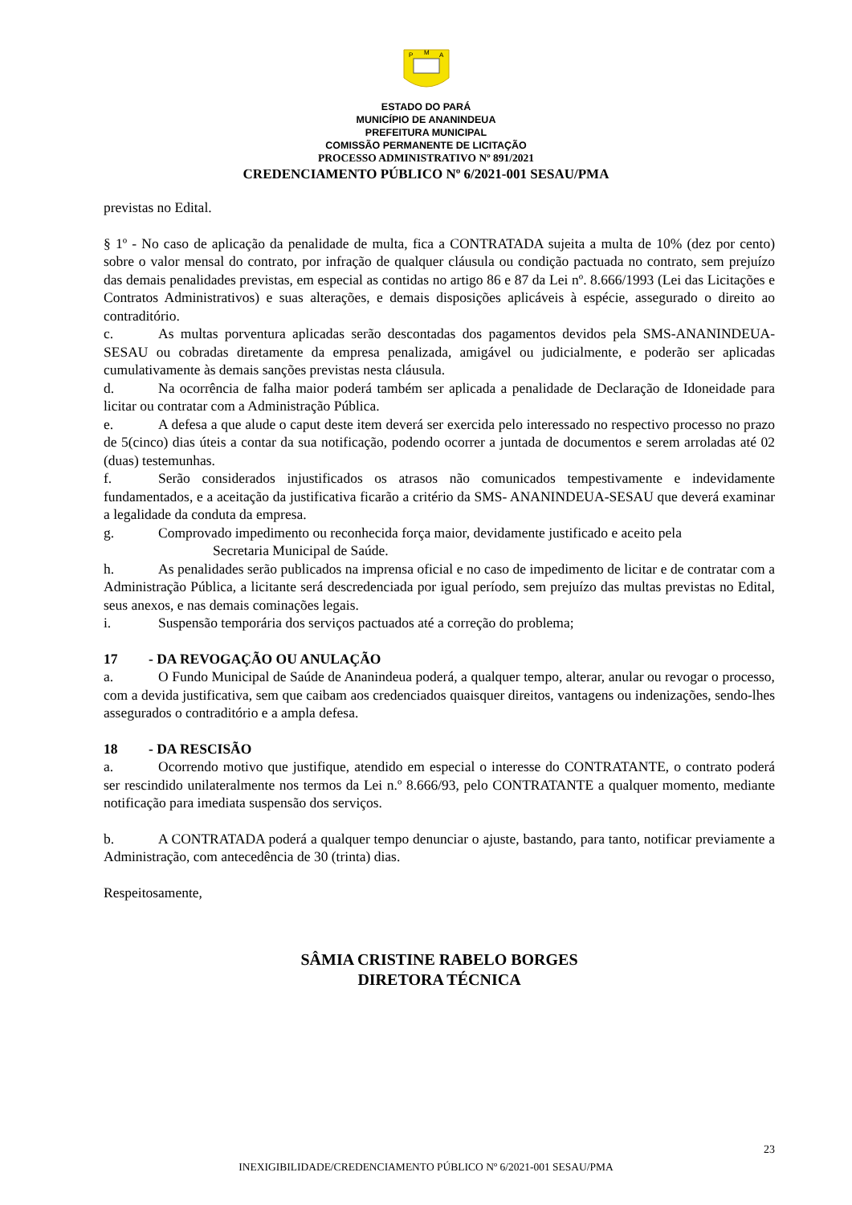P
M
A
ESTADO DO PARÁ
MUNICÍPIO DE ANANINDEUA
PREFEITURA MUNICIPAL
COMISSÃO PERMANENTE DE LICITAÇÃO
PROCESSO ADMINISTRATIVO Nº 891/2021
CREDENCIAMENTO PÚBLICO Nº 6/2021-001 SESAU/PMA
previstas no Edital.
§ 1º - No caso de aplicação da penalidade de multa, fica a CONTRATADA sujeita a multa de 10% (dez por cento) sobre o valor mensal do contrato, por infração de qualquer cláusula ou condição pactuada no contrato, sem prejuízo das demais penalidades previstas, em especial as contidas no artigo 86 e 87 da Lei nº. 8.666/1993 (Lei das Licitações e Contratos Administrativos) e suas alterações, e demais disposições aplicáveis à espécie, assegurado o direito ao contraditório.
c. As multas porventura aplicadas serão descontadas dos pagamentos devidos pela SMS-ANANINDEUA-SESAU ou cobradas diretamente da empresa penalizada, amigável ou judicialmente, e poderão ser aplicadas cumulativamente às demais sanções previstas nesta cláusula.
d. Na ocorrência de falha maior poderá também ser aplicada a penalidade de Declaração de Idoneidade para licitar ou contratar com a Administração Pública.
e. A defesa a que alude o caput deste item deverá ser exercida pelo interessado no respectivo processo no prazo de 5(cinco) dias úteis a contar da sua notificação, podendo ocorrer a juntada de documentos e serem arroladas até 02 (duas) testemunhas.
f. Serão considerados injustificados os atrasos não comunicados tempestivamente e indevidamente fundamentados, e a aceitação da justificativa ficarão a critério da SMS- ANANINDEUA-SESAU que deverá examinar a legalidade da conduta da empresa.
g. Comprovado impedimento ou reconhecida força maior, devidamente justificado e aceito pela
Secretaria Municipal de Saúde.
h. As penalidades serão publicados na imprensa oficial e no caso de impedimento de licitar e de contratar com a Administração Pública, a licitante será descredenciada por igual período, sem prejuízo das multas previstas no Edital, seus anexos, e nas demais cominações legais.
i. Suspensão temporária dos serviços pactuados até a correção do problema;
17 - DA REVOGAÇÃO OU ANULAÇÃO
a. O Fundo Municipal de Saúde de Ananindeua poderá, a qualquer tempo, alterar, anular ou revogar o processo, com a devida justificativa, sem que caibam aos credenciados quaisquer direitos, vantagens ou indenizações, sendo-lhes assegurados o contraditório e a ampla defesa.
18 - DA RESCISÃO
a. Ocorrendo motivo que justifique, atendido em especial o interesse do CONTRATANTE, o contrato poderá ser rescindido unilateralmente nos termos da Lei n.º 8.666/93, pelo CONTRATANTE a qualquer momento, mediante notificação para imediata suspensão dos serviços.
b. A CONTRATADA poderá a qualquer tempo denunciar o ajuste, bastando, para tanto, notificar previamente a Administração, com antecedência de 30 (trinta) dias.
Respeitosamente,
SÂMIA CRISTINE RABELO BORGES
DIRETORA TÉCNICA
23
INEXIGIBILIDADE/CREDENCIAMENTO PÚBLICO Nº 6/2021-001 SESAU/PMA